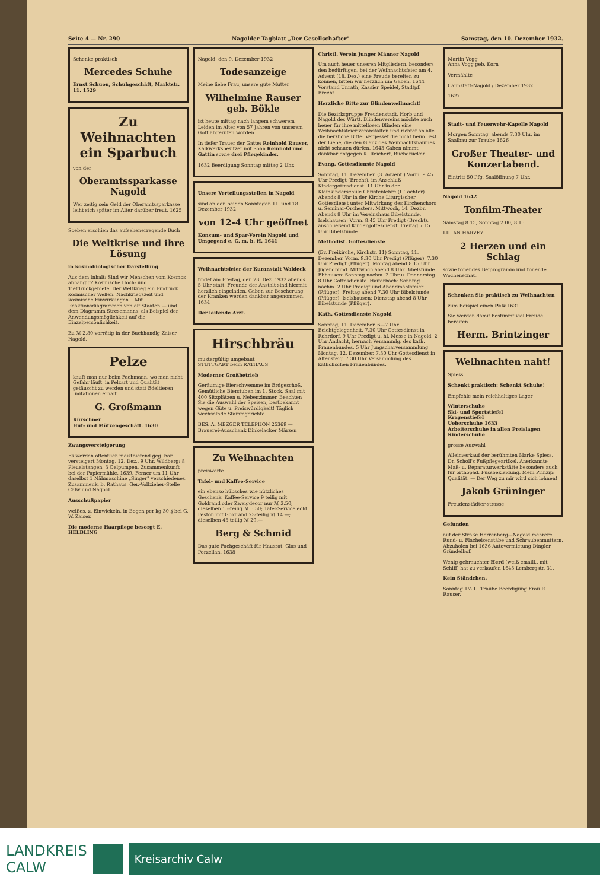Seite 4 — Nr. 290 Nagolder Tagblatt „Der Gesellschafter" Samstag, den 10. Dezember 1932.
Schenke praktisch
Mercedes Schuhe
Ernst Schuon, Schuhgeschäft, Marktstr. 11. 1529
Zu Weihnachten ein Sparbuch
von der
Oberamtssparkasse Nagold
Wer zeitig sein Geld der Oberamtssparkasse leiht sich später im Alter darüber freut. 1625
Soeben erschien das aufsehenerregende Buch
Die Weltkrise und ihre Lösung
in kosmobiologischer Darstellung
Aus dem Inhalt: Sind wir Menschen vom Kosmos abhängig? Kosmische Hoch- und Tiefdruckgebiete. Der Weltkrieg ein Eindruck kosmischer Wellen. Nachkriegszeit und kosmische Einwirkungen... Mit Reaktionsdiagrammen von elf Staaten — und dem Diagramm Stresemanns, als Beispiel der Anwendungsmöglichkeit auf die Einzelpersönlichkeit.
Zu ℳ 2.80 vorrätig in der Buchhandlg Zaiser, Nagold.
Pelze
kauft man nur beim Fachmann, wo man nicht Gefahr läuft, in Pelzart und Qualität getäuscht zu werden und statt Edeltieren Imitationen erhält.
G. Großmann
Kürschner
Hut- und Mützengeschäft. 1630
Zwangsversteigerung
Es werden öffentlich meistbietend geg. bar versteigert Montag, 12. Dez., 9 Uhr, Wildberg: 8 Pleuelstangen, 3 Oelpumpen. Zusammenkunft bei der Papiermühle. 1639. Ferner um 11 Uhr daselbst 1 Nähmaschine „Singer" verschiedenes. Zusammenk. b. Rathaus. Ger.-Vollzieher-Stelle Calw und Nagold.
Ausschußpapier
weißes, z. Einwickeln, in Bogen per kg 30 ₰ bei G. W. Zaiser.
Die moderne Haarpflege besorgt E. HELBLING
Nagold, den 9. Dezember 1932
Todesanzeige
Meine liebe Frau, unsere gute Mutter
Wilhelmine Rauser geb. Bökle
ist heute mittag nach langem schwerem Leiden im Alter von 57 Jahren von unserem Gott abgerufen worden.
In tiefer Trauer der Gatte: Reinhold Rauser, Kalkwerksbesitzer mit Sohn Reinhold und Gattin sowie drei Pflegekinder.
1632 Beerdigung Sonntag mittag 2 Uhr.
Unsere Verteilungsstellen in Nagold
sind an den beiden Sonntagen 11. und 18. Dezember 1932
von 12-4 Uhr geöffnet
Konsum- und Spar-Verein Nagold und Umgegend e. G. m. b. H. 1641
Weihnachtsfeier der Kuranstalt Waldeck
findet am Freitag, den 23. Dez. 1932 abends 5 Uhr statt. Freunde der Anstalt sind hiermit herzlich eingeladen. Gaben zur Bescherung der Kranken werden dankbar angenommen. 1634
Der leitende Arzt.
Hirschbräu
mustergültig umgebaut
STUTTGART beim RATHAUS
Moderner Großbetrieb
Geräumige Bierschwemme im Erdgeschoß. Gemütliche Bierstuben im 1. Stock. Saal mit 400 Sitzplätzen u. Nebenzimmer. Beachten Sie die Auswahl der Speisen, bestbekannt wegen Güte u. Preiswürdigkeit! Täglich wechselnde Stammgerichte.
BES. A. MEZGER TELEPHON 25369 — Brauerei-Ausschank Dinkelacker Märzen
Zu Weihnachten
preiswerte
Tafel- und Kaffee-Service
ein ebenso hübsches wie nützliches Geschenk. Kaffee-Service 9 teilig mit Goldrand oder Zweigdecor nur ℳ 3.50; dieselben 15-teilig ℳ 5.50; Tafel-Service echt Feston mit Goldrand 23-teilig ℳ 14.—; dieselben 45 teilig ℳ 29.—
Berg & Schmid
Das gute Fachgeschäft für Hausrat, Glas und Porzellan. 1638
Christl. Verein Junger Männer Nagold
Um auch heuer unseren Mitgliedern, besonders den bedürftigen, bei der Weihnachtsfeier am 4. Advent (18. Dez.) eine Freude bereiten zu können, bitten wir herzlich um Gaben. 1644 Vorstand Unrath, Kassier Speidel, Stadtpf. Brecht.
Herzliche Bitte zur Blindenweihnacht!
Die Bezirksgruppe Freudenstadt, Horb und Nagold des Württ. Blindenvereins möchte auch heuer für ihre mittellosen Blinden eine Weihnachtsfeier veranstalten und richtet an alle die herzliche Bitte: Vergesset die nicht beim Fest der Liebe, die den Glanz des Weihnachtsbaumes nicht schauen dürfen. 1643 Gaben nimmt dankbar entgegen K. Reichert, Buchdrucker.
Evang. Gottesdienste Nagold
Sonntag, 11. Dezember. (3. Advent.) Vorm. 9.45 Uhr Predigt (Brecht), im Anschluß Kindergottesdienst. 11 Uhr in der Kleinkinderschule Christenlehre (f. Töchter). Abends 8 Uhr in der Kirche Liturgischer Gottesdienst unter Mitwirkung des Kirchenchors u. Seminar-Orchesters. Mittwoch, 14. Dezbr. Abends 8 Uhr im Vereinshaus Bibelstunde. Iselshausen: Vorm. 8.45 Uhr Predigt (Brecht), anschließend Kindergottesdienst. Freitag 7.15 Uhr Bibelstunde.
Methodist. Gottesdienste
(Ev. Freikirche, Kirchstr. 11) Sonntag, 11. Dezember. Vorm. 9.30 Uhr Predigt (Pflüger), 7.30 Uhr Predigt (Pflüger). Montag abend 8.15 Uhr Jugendbund. Mittwoch abend 8 Uhr Bibelstunde. Ebhausen: Sonntag nachm. 2 Uhr u. Donnerstag 8 Uhr Gottesdienste. Haiterbach: Sonntag nachm. 2 Uhr Predigt und Abendmahlsfeier (Pflüger). Freitag abend 7.30 Uhr Bibelstunde (Pflüger). Iselshausen: Dienstag abend 8 Uhr Bibelstunde (Pflüger).
Kath. Gottesdienste Nagold
Sonntag, 11. Dezember. 6—7 Uhr Beichtgelegenheit. 7.30 Uhr Gottesdienst in Rohrdorf. 9 Uhr Predigt u. hl. Messe in Nagold. 2 Uhr Andacht, hernach Versammlg. des kath. Frauenbundes. 5 Uhr Jungscharversammlung. Montag, 12. Dezember. 7.30 Uhr Gottesdienst in Altensteig. 7.30 Uhr Versammlung des katholischen Frauenbundes.
Martin Vogg
Anna Vogg geb. Korn
Vermählte
Cannstatt-Nagold / Dezember 1932
1627
Stadt- und Feuerwehr-Kapelle Nagold
Morgen Sonntag, abends 7.30 Uhr, im Saalbau zur Traube 1626
Großer Theater- und Konzertabend.
Eintritt 50 Pfg. Saalöffnung 7 Uhr.
Nagold 1642
Tonfilm-Theater
Samstag 8.15, Sonntag 2.00, 8.15
LILIAN HARVEY
2 Herzen und ein Schlag
sowie tönendes Beiprogramm und tönende Wochenschau.
Schenken Sie praktisch zu Weihnachten
zum Beispiel einen Pelz 1631
Sie werden damit bestimmt viel Freude bereiten
Herm. Brintzinger
Weihnachten naht!
Spiess
Schenkt praktisch: Schenkt Schuhe!
Empfehle mein reichhaltiges Lager
Winterschuhe
Ski- und Sportstiefel
Kragenstiefel
Ueberschuhe 1633
Arbeiterschuhe in allen Preislagen
Kinderschuhe
grosse Auswahl
Alleinverkauf der berühmten Marke Spiess. Dr. Scholl's Fußpflegeartikel. Anerkannte Maß- u. Reparaturwerkstätte besonders auch für orthopäd. Fussbekleidung. Mein Prinzip: Qualität. — Der Weg zu mir wird sich lohnen!
Jakob Grüninger
Freudenstädter-strasse
Gefunden
auf der Straße Herrenberg—Nagold mehrere Rund- u. Flacheisenstäbe und Schraubenmuttern. Abzuholen bei 1636 Autovermietung Dingler, Gründelhof.
Wenig gebrauchter Herd (weiß emaill., mit Schiff) hat zu verkaufen 1645 Lembergstr. 31.
Kein Ständchen.
Sonntag 1½ U. Traube Beerdigung Frau R. Rauser.
LANDKREIS
CALW
Kreisarchiv Calw